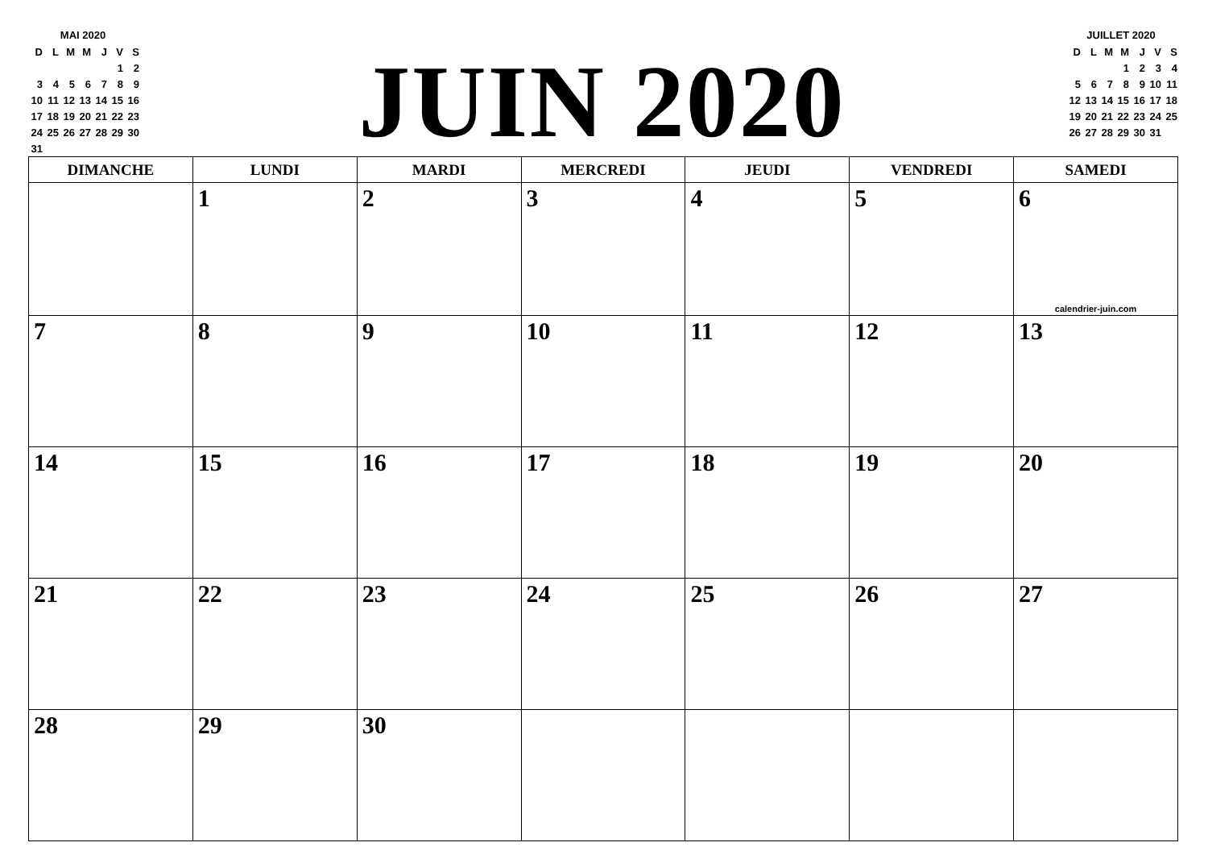MAI 2020
| D | L | M | M | J | V | S |
| | | | | | 1 | 2 |
| 3 | 4 | 5 | 6 | 7 | 8 | 9 |
| 10 | 11 | 12 | 13 | 14 | 15 | 16 |
| 17 | 18 | 19 | 20 | 21 | 22 | 23 |
| 24 | 25 | 26 | 27 | 28 | 29 | 30 |
| 31 | | | | | | |
JUIN 2020
JUILLET 2020
| D | L | M | M | J | V | S |
| | | | 1 | 2 | 3 | 4 |
| 5 | 6 | 7 | 8 | 9 | 10 | 11 |
| 12 | 13 | 14 | 15 | 16 | 17 | 18 |
| 19 | 20 | 21 | 22 | 23 | 24 | 25 |
| 26 | 27 | 28 | 29 | 30 | 31 | |
| DIMANCHE | LUNDI | MARDI | MERCREDI | JEUDI | VENDREDI | SAMEDI |
| --- | --- | --- | --- | --- | --- | --- |
| | 1 | 2 | 3 | 4 | 5 | 6 calendrier-juin.com |
| 7 | 8 | 9 | 10 | 11 | 12 | 13 |
| 14 | 15 | 16 | 17 | 18 | 19 | 20 |
| 21 | 22 | 23 | 24 | 25 | 26 | 27 |
| 28 | 29 | 30 | | | | |